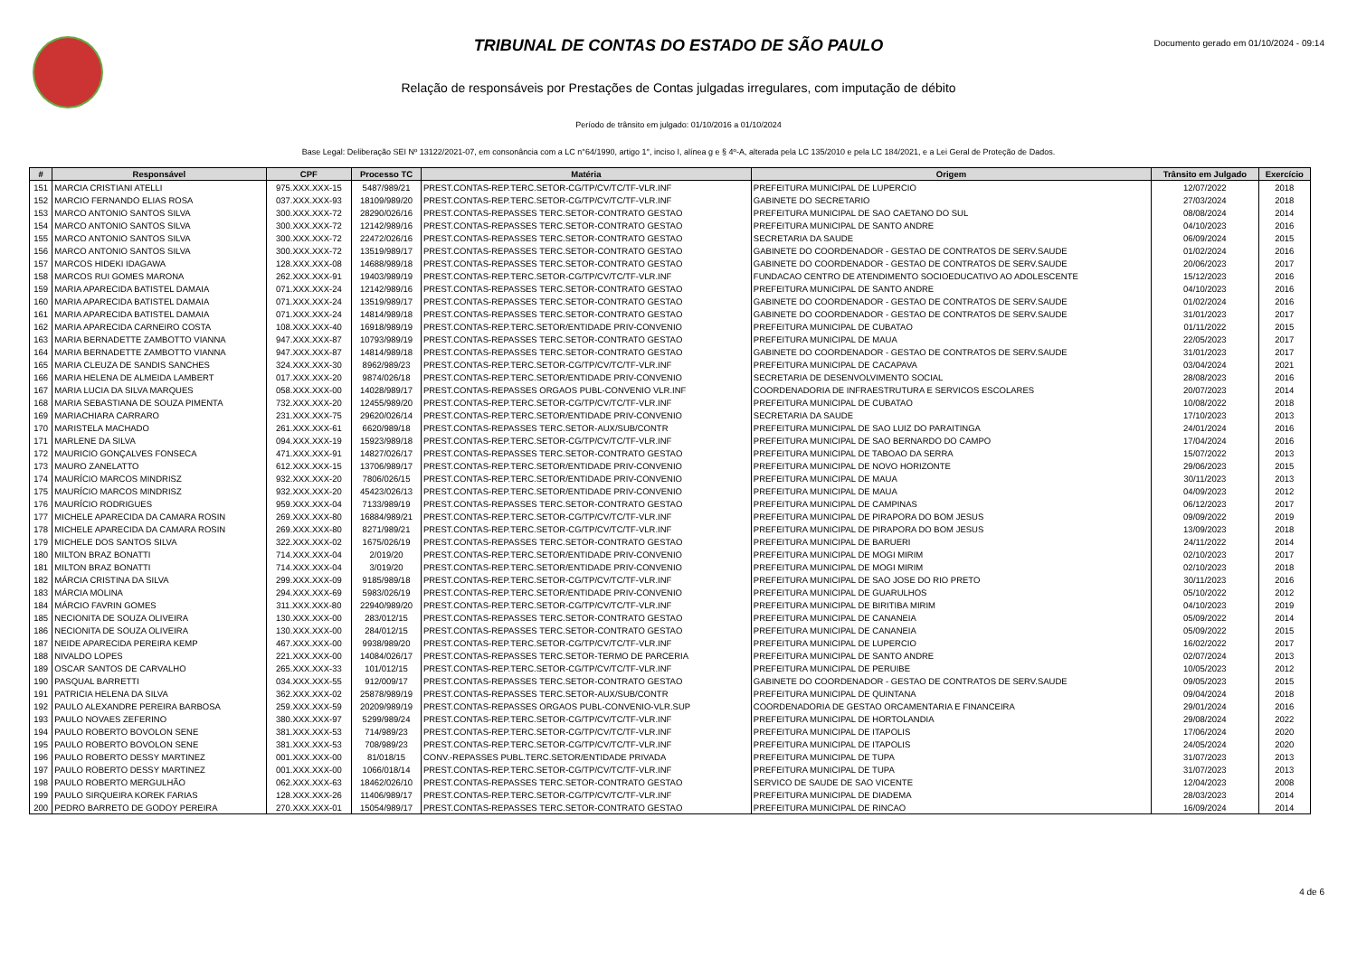Documento gerado em 01/10/2024 - 09:14
TRIBUNAL DE CONTAS DO ESTADO DE SÃO PAULO
Relação de responsáveis por Prestações de Contas julgadas irregulares, com imputação de débito
Período de trânsito em julgado: 01/10/2016 a 01/10/2024
Base Legal: Deliberação SEI Nº 13122/2021-07, em consonância com a LC n°64/1990, artigo 1°, inciso I, alínea g e § 4º-A, alterada pela LC 135/2010 e pela LC 184/2021, e a Lei Geral de Proteção de Dados.
| # | Responsável | CPF | Processo TC | Matéria | Origem | Trânsito em Julgado | Exercício |
| --- | --- | --- | --- | --- | --- | --- | --- |
| 151 | MARCIA CRISTIANI ATELLI | 975.XXX.XXX-15 | 5487/989/21 | PREST.CONTAS-REP.TERC.SETOR-CG/TP/CV/TC/TF-VLR.INF | PREFEITURA MUNICIPAL DE LUPERCIO | 12/07/2022 | 2018 |
| 152 | MARCIO FERNANDO ELIAS ROSA | 037.XXX.XXX-93 | 18109/989/20 | PREST.CONTAS-REP.TERC.SETOR-CG/TP/CV/TC/TF-VLR.INF | GABINETE DO SECRETARIO | 27/03/2024 | 2018 |
| 153 | MARCO ANTONIO SANTOS SILVA | 300.XXX.XXX-72 | 28290/026/16 | PREST.CONTAS-REPASSES TERC.SETOR-CONTRATO GESTAO | PREFEITURA MUNICIPAL DE SAO CAETANO DO SUL | 08/08/2024 | 2014 |
| 154 | MARCO ANTONIO SANTOS SILVA | 300.XXX.XXX-72 | 12142/989/16 | PREST.CONTAS-REPASSES TERC.SETOR-CONTRATO GESTAO | PREFEITURA MUNICIPAL DE SANTO ANDRE | 04/10/2023 | 2016 |
| 155 | MARCO ANTONIO SANTOS SILVA | 300.XXX.XXX-72 | 22472/026/16 | PREST.CONTAS-REPASSES TERC.SETOR-CONTRATO GESTAO | SECRETARIA DA SAUDE | 06/09/2024 | 2015 |
| 156 | MARCO ANTONIO SANTOS SILVA | 300.XXX.XXX-72 | 13519/989/17 | PREST.CONTAS-REPASSES TERC.SETOR-CONTRATO GESTAO | GABINETE DO COORDENADOR - GESTAO DE CONTRATOS DE SERV.SAUDE | 01/02/2024 | 2016 |
| 157 | MARCOS HIDEKI IDAGAWA | 128.XXX.XXX-08 | 14688/989/18 | PREST.CONTAS-REPASSES TERC.SETOR-CONTRATO GESTAO | GABINETE DO COORDENADOR - GESTAO DE CONTRATOS DE SERV.SAUDE | 20/06/2023 | 2017 |
| 158 | MARCOS RUI GOMES MARONA | 262.XXX.XXX-91 | 19403/989/19 | PREST.CONTAS-REP.TERC.SETOR-CG/TP/CV/TC/TF-VLR.INF | FUNDACAO CENTRO DE ATENDIMENTO SOCIOEDUCATIVO AO ADOLESCENTE | 15/12/2023 | 2016 |
| 159 | MARIA APARECIDA BATISTEL DAMAIA | 071.XXX.XXX-24 | 12142/989/16 | PREST.CONTAS-REPASSES TERC.SETOR-CONTRATO GESTAO | PREFEITURA MUNICIPAL DE SANTO ANDRE | 04/10/2023 | 2016 |
| 160 | MARIA APARECIDA BATISTEL DAMAIA | 071.XXX.XXX-24 | 13519/989/17 | PREST.CONTAS-REPASSES TERC.SETOR-CONTRATO GESTAO | GABINETE DO COORDENADOR - GESTAO DE CONTRATOS DE SERV.SAUDE | 01/02/2024 | 2016 |
| 161 | MARIA APARECIDA BATISTEL DAMAIA | 071.XXX.XXX-24 | 14814/989/18 | PREST.CONTAS-REPASSES TERC.SETOR-CONTRATO GESTAO | GABINETE DO COORDENADOR - GESTAO DE CONTRATOS DE SERV.SAUDE | 31/01/2023 | 2017 |
| 162 | MARIA APARECIDA CARNEIRO COSTA | 108.XXX.XXX-40 | 16918/989/19 | PREST.CONTAS-REP.TERC.SETOR/ENTIDADE PRIV-CONVENIO | PREFEITURA MUNICIPAL DE CUBATAO | 01/11/2022 | 2015 |
| 163 | MARIA BERNADETTE ZAMBOTTO VIANNA | 947.XXX.XXX-87 | 10793/989/19 | PREST.CONTAS-REPASSES TERC.SETOR-CONTRATO GESTAO | PREFEITURA MUNICIPAL DE MAUA | 22/05/2023 | 2017 |
| 164 | MARIA BERNADETTE ZAMBOTTO VIANNA | 947.XXX.XXX-87 | 14814/989/18 | PREST.CONTAS-REPASSES TERC.SETOR-CONTRATO GESTAO | GABINETE DO COORDENADOR - GESTAO DE CONTRATOS DE SERV.SAUDE | 31/01/2023 | 2017 |
| 165 | MARIA CLEUZA DE SANDIS SANCHES | 324.XXX.XXX-30 | 8962/989/23 | PREST.CONTAS-REP.TERC.SETOR-CG/TP/CV/TC/TF-VLR.INF | PREFEITURA MUNICIPAL DE CACAPAVA | 03/04/2024 | 2021 |
| 166 | MARIA HELENA DE ALMEIDA LAMBERT | 017.XXX.XXX-20 | 9874/026/18 | PREST.CONTAS-REP.TERC.SETOR/ENTIDADE PRIV-CONVENIO | SECRETARIA DE DESENVOLVIMENTO SOCIAL | 28/08/2023 | 2016 |
| 167 | MARIA LUCIA DA SILVA MARQUES | 058.XXX.XXX-00 | 14028/989/17 | PREST.CONTAS-REPASSES ORGAOS PUBL-CONVENIO VLR.INF | COORDENADORIA DE INFRAESTRUTURA E SERVICOS ESCOLARES | 20/07/2023 | 2014 |
| 168 | MARIA SEBASTIANA DE SOUZA PIMENTA | 732.XXX.XXX-20 | 12455/989/20 | PREST.CONTAS-REP.TERC.SETOR-CG/TP/CV/TC/TF-VLR.INF | PREFEITURA MUNICIPAL DE CUBATAO | 10/08/2022 | 2018 |
| 169 | MARIACHIARA CARRARO | 231.XXX.XXX-75 | 29620/026/14 | PREST.CONTAS-REP.TERC.SETOR/ENTIDADE PRIV-CONVENIO | SECRETARIA DA SAUDE | 17/10/2023 | 2013 |
| 170 | MARISTELA MACHADO | 261.XXX.XXX-61 | 6620/989/18 | PREST.CONTAS-REPASSES TERC.SETOR-AUX/SUB/CONTR | PREFEITURA MUNICIPAL DE SAO LUIZ DO PARAITINGA | 24/01/2024 | 2016 |
| 171 | MARLENE DA SILVA | 094.XXX.XXX-19 | 15923/989/18 | PREST.CONTAS-REP.TERC.SETOR-CG/TP/CV/TC/TF-VLR.INF | PREFEITURA MUNICIPAL DE SAO BERNARDO DO CAMPO | 17/04/2024 | 2016 |
| 172 | MAURICIO GONÇALVES FONSECA | 471.XXX.XXX-91 | 14827/026/17 | PREST.CONTAS-REPASSES TERC.SETOR-CONTRATO GESTAO | PREFEITURA MUNICIPAL DE TABOAO DA SERRA | 15/07/2022 | 2013 |
| 173 | MAURO ZANELATTO | 612.XXX.XXX-15 | 13706/989/17 | PREST.CONTAS-REP.TERC.SETOR/ENTIDADE PRIV-CONVENIO | PREFEITURA MUNICIPAL DE NOVO HORIZONTE | 29/06/2023 | 2015 |
| 174 | MAURÍCIO MARCOS MINDRISZ | 932.XXX.XXX-20 | 7806/026/15 | PREST.CONTAS-REP.TERC.SETOR/ENTIDADE PRIV-CONVENIO | PREFEITURA MUNICIPAL DE MAUA | 30/11/2023 | 2013 |
| 175 | MAURÍCIO MARCOS MINDRISZ | 932.XXX.XXX-20 | 45423/026/13 | PREST.CONTAS-REP.TERC.SETOR/ENTIDADE PRIV-CONVENIO | PREFEITURA MUNICIPAL DE MAUA | 04/09/2023 | 2012 |
| 176 | MAURÍCIO RODRIGUES | 959.XXX.XXX-04 | 7133/989/19 | PREST.CONTAS-REPASSES TERC.SETOR-CONTRATO GESTAO | PREFEITURA MUNICIPAL DE CAMPINAS | 06/12/2023 | 2017 |
| 177 | MICHELE APARECIDA DA CAMARA ROSIN | 269.XXX.XXX-80 | 16884/989/21 | PREST.CONTAS-REP.TERC.SETOR-CG/TP/CV/TC/TF-VLR.INF | PREFEITURA MUNICIPAL DE PIRAPORA DO BOM JESUS | 09/09/2022 | 2019 |
| 178 | MICHELE APARECIDA DA CAMARA ROSIN | 269.XXX.XXX-80 | 8271/989/21 | PREST.CONTAS-REP.TERC.SETOR-CG/TP/CV/TC/TF-VLR.INF | PREFEITURA MUNICIPAL DE PIRAPORA DO BOM JESUS | 13/09/2023 | 2018 |
| 179 | MICHELE DOS SANTOS SILVA | 322.XXX.XXX-02 | 1675/026/19 | PREST.CONTAS-REPASSES TERC.SETOR-CONTRATO GESTAO | PREFEITURA MUNICIPAL DE BARUERI | 24/11/2022 | 2014 |
| 180 | MILTON BRAZ BONATTI | 714.XXX.XXX-04 | 2/019/20 | PREST.CONTAS-REP.TERC.SETOR/ENTIDADE PRIV-CONVENIO | PREFEITURA MUNICIPAL DE MOGI MIRIM | 02/10/2023 | 2017 |
| 181 | MILTON BRAZ BONATTI | 714.XXX.XXX-04 | 3/019/20 | PREST.CONTAS-REP.TERC.SETOR/ENTIDADE PRIV-CONVENIO | PREFEITURA MUNICIPAL DE MOGI MIRIM | 02/10/2023 | 2018 |
| 182 | MÁRCIA CRISTINA DA SILVA | 299.XXX.XXX-09 | 9185/989/18 | PREST.CONTAS-REP.TERC.SETOR-CG/TP/CV/TC/TF-VLR.INF | PREFEITURA MUNICIPAL DE SAO JOSE DO RIO PRETO | 30/11/2023 | 2016 |
| 183 | MÁRCIA MOLINA | 294.XXX.XXX-69 | 5983/026/19 | PREST.CONTAS-REP.TERC.SETOR/ENTIDADE PRIV-CONVENIO | PREFEITURA MUNICIPAL DE GUARULHOS | 05/10/2022 | 2012 |
| 184 | MÁRCIO FAVRIN GOMES | 311.XXX.XXX-80 | 22940/989/20 | PREST.CONTAS-REP.TERC.SETOR-CG/TP/CV/TC/TF-VLR.INF | PREFEITURA MUNICIPAL DE BIRITIBA MIRIM | 04/10/2023 | 2019 |
| 185 | NECIONITA DE SOUZA OLIVEIRA | 130.XXX.XXX-00 | 283/012/15 | PREST.CONTAS-REPASSES TERC.SETOR-CONTRATO GESTAO | PREFEITURA MUNICIPAL DE CANANEIA | 05/09/2022 | 2014 |
| 186 | NECIONITA DE SOUZA OLIVEIRA | 130.XXX.XXX-00 | 284/012/15 | PREST.CONTAS-REPASSES TERC.SETOR-CONTRATO GESTAO | PREFEITURA MUNICIPAL DE CANANEIA | 05/09/2022 | 2015 |
| 187 | NEIDE APARECIDA PEREIRA KEMP | 467.XXX.XXX-00 | 9938/989/20 | PREST.CONTAS-REP.TERC.SETOR-CG/TP/CV/TC/TF-VLR.INF | PREFEITURA MUNICIPAL DE LUPERCIO | 16/02/2022 | 2017 |
| 188 | NIVALDO LOPES | 221.XXX.XXX-00 | 14084/026/17 | PREST.CONTAS-REPASSES TERC.SETOR-TERMO DE PARCERIA | PREFEITURA MUNICIPAL DE SANTO ANDRE | 02/07/2024 | 2013 |
| 189 | OSCAR SANTOS DE CARVALHO | 265.XXX.XXX-33 | 101/012/15 | PREST.CONTAS-REP.TERC.SETOR-CG/TP/CV/TC/TF-VLR.INF | PREFEITURA MUNICIPAL DE PERUIBE | 10/05/2023 | 2012 |
| 190 | PASQUAL BARRETTI | 034.XXX.XXX-55 | 912/009/17 | PREST.CONTAS-REPASSES TERC.SETOR-CONTRATO GESTAO | GABINETE DO COORDENADOR - GESTAO DE CONTRATOS DE SERV.SAUDE | 09/05/2023 | 2015 |
| 191 | PATRICIA HELENA DA SILVA | 362.XXX.XXX-02 | 25878/989/19 | PREST.CONTAS-REPASSES TERC.SETOR-AUX/SUB/CONTR | PREFEITURA MUNICIPAL DE QUINTANA | 09/04/2024 | 2018 |
| 192 | PAULO ALEXANDRE PEREIRA BARBOSA | 259.XXX.XXX-59 | 20209/989/19 | PREST.CONTAS-REPASSES ORGAOS PUBL-CONVENIO-VLR.SUP | COORDENADORIA DE GESTAO ORCAMENTARIA E FINANCEIRA | 29/01/2024 | 2016 |
| 193 | PAULO NOVAES ZEFERINO | 380.XXX.XXX-97 | 5299/989/24 | PREST.CONTAS-REP.TERC.SETOR-CG/TP/CV/TC/TF-VLR.INF | PREFEITURA MUNICIPAL DE HORTOLANDIA | 29/08/2024 | 2022 |
| 194 | PAULO ROBERTO BOVOLON SENE | 381.XXX.XXX-53 | 714/989/23 | PREST.CONTAS-REP.TERC.SETOR-CG/TP/CV/TC/TF-VLR.INF | PREFEITURA MUNICIPAL DE ITAPOLIS | 17/06/2024 | 2020 |
| 195 | PAULO ROBERTO BOVOLON SENE | 381.XXX.XXX-53 | 708/989/23 | PREST.CONTAS-REP.TERC.SETOR-CG/TP/CV/TC/TF-VLR.INF | PREFEITURA MUNICIPAL DE ITAPOLIS | 24/05/2024 | 2020 |
| 196 | PAULO ROBERTO DESSY MARTINEZ | 001.XXX.XXX-00 | 81/018/15 | CONV.-REPASSES PUBL.TERC.SETOR/ENTIDADE PRIVADA | PREFEITURA MUNICIPAL DE TUPA | 31/07/2023 | 2013 |
| 197 | PAULO ROBERTO DESSY MARTINEZ | 001.XXX.XXX-00 | 1066/018/14 | PREST.CONTAS-REP.TERC.SETOR-CG/TP/CV/TC/TF-VLR.INF | PREFEITURA MUNICIPAL DE TUPA | 31/07/2023 | 2013 |
| 198 | PAULO ROBERTO MERGULHÃO | 062.XXX.XXX-63 | 18462/026/10 | PREST.CONTAS-REPASSES TERC.SETOR-CONTRATO GESTAO | SERVICO DE SAUDE DE SAO VICENTE | 12/04/2023 | 2008 |
| 199 | PAULO SIRQUEIRA KOREK FARIAS | 128.XXX.XXX-26 | 11406/989/17 | PREST.CONTAS-REP.TERC.SETOR-CG/TP/CV/TC/TF-VLR.INF | PREFEITURA MUNICIPAL DE DIADEMA | 28/03/2023 | 2014 |
| 200 | PEDRO BARRETO DE GODOY PEREIRA | 270.XXX.XXX-01 | 15054/989/17 | PREST.CONTAS-REPASSES TERC.SETOR-CONTRATO GESTAO | PREFEITURA MUNICIPAL DE RINCAO | 16/09/2024 | 2014 |
4 de 6